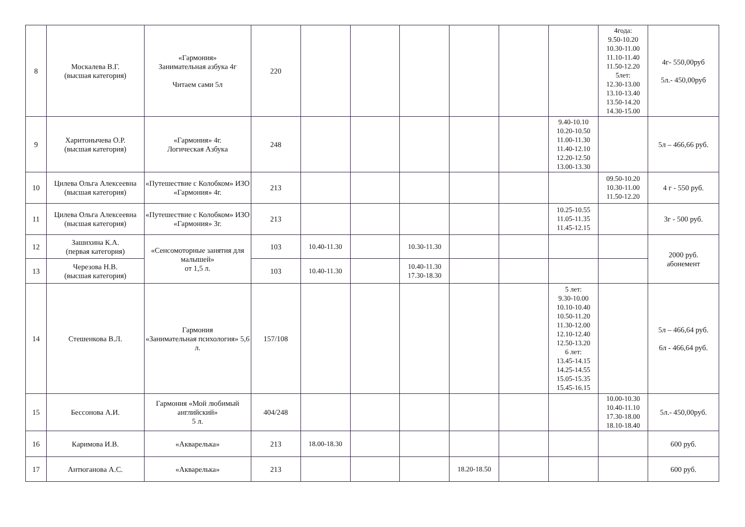| 8 | Москалева В.Г. (высшая категория) | «Гармония» Занимательная азбука 4г Читаем сами 5л | 220 | | | | | | | 4года: 9.50-10.20 10.30-11.00 11.10-11.40 11.50-12.20 5лет: 12.30-13.00 13.10-13.40 13.50-14.20 14.30-15.00 | 4г- 550,00руб 5л.- 450,00руб |
| 9 | Харитонычева О.Р. (высшая категория) | «Гармония» 4г. Логическая Азбука | 248 | | | | | | 9.40-10.10 10.20-10.50 11.00-11.30 11.40-12.10 12.20-12.50 13.00-13.30 | | 5л – 466,66 руб. |
| 10 | Цилева Ольга Алексеевна (высшая категория) | «Путешествие с Колобком» ИЗО «Гармония» 4г. | 213 | | | | | | | 09.50-10.20 10.30-11.00 11.50-12.20 | 4 г - 550 руб. |
| 11 | Цилева Ольга Алексеевна (высшая категория) | «Путешествие с Колобком» ИЗО «Гармония» 3г. | 213 | | | | | | 10.25-10.55 11.05-11.35 11.45-12.15 | | 3г - 500 руб. |
| 12 | Зашихина К.А. (первая категория) | «Сенсомоторные занятия для малышей» от 1,5 л. | 103 | 10.40-11.30 | | 10.30-11.30 | | | | | 2000 руб. абонемент |
| 13 | Черезова Н.В. (высшая категория) | | 103 | 10.40-11.30 | | 10.40-11.30 17.30-18.30 | | | | | |
| 14 | Стешенкова В.Л. | Гармония «Занимательная психология» 5,6 л. | 157/108 | | | | | | 5 лет: 9.30-10.00 10.10-10.40 10.50-11.20 11.30-12.00 12.10-12.40 12.50-13.20 6 лет: 13.45-14.15 14.25-14.55 15.05-15.35 15.45-16.15 | | 5л – 466,64 руб. 6л - 466,64 руб. |
| 15 | Бессонова А.И. | Гармония «Мой любимый английский» 5 л. | 404/248 | | | | | | | 10.00-10.30 10.40-11.10 17.30-18.00 18.10-18.40 | 5л.- 450,00руб. |
| 16 | Каримова И.В. | «Акварелька» | 213 | 18.00-18.30 | | | | | | | 600 руб. |
| 17 | Антюганова А.С. | «Акварелька» | 213 | | | | 18.20-18.50 | | | | 600 руб. |